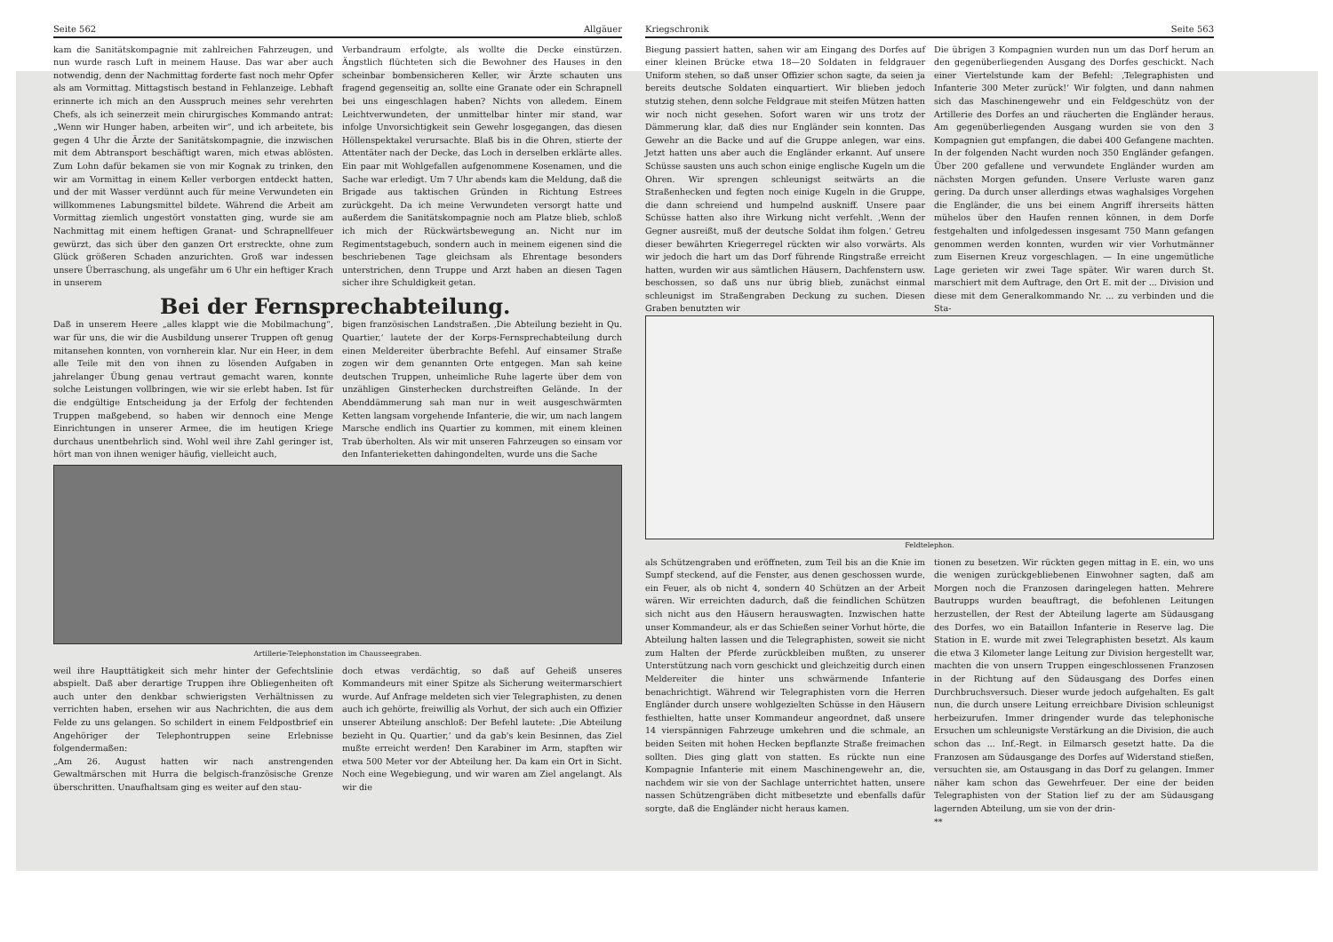Seite 562 Allgäuer
kam die Sanitätskompagnie mit zahlreichen Fahrzeugen, und nun wurde rasch Luft in meinem Hause. Das war aber auch notwendig, denn der Nachmittag forderte fast noch mehr Opfer als am Vormittag. Mittagstisch bestand in Fehlanzeige. Lebhaft erinnerte ich mich an den Ausspruch meines sehr verehrten Chefs, als ich seinerzeit mein chirurgisches Kommando antrat: „Wenn wir Hunger haben, arbeiten wir“, und ich arbeitete, bis gegen 4 Uhr die Ärzte der Sanitätskompagnie, die inzwischen mit dem Abtransport beschäftigt waren, mich etwas ablösten. Zum Lohn dafür bekamen sie von mir Kognak zu trinken, den wir am Vormittag in einem Keller verborgen entdeckt hatten, und der mit Wasser verdünnt auch für meine Verwundeten ein willkommenes Labungsmittel bildete. Während die Arbeit am Vormittag ziemlich ungestört vonstatten ging, wurde sie am Nachmittag mit einem heftigen Granat- und Schrapnellfeuer gewürzt, das sich über den ganzen Ort erstreckte, ohne zum Glück größeren Schaden anzurichten. Groß war indessen unsere Überraschung, als ungefähr um 6 Uhr ein heftiger Krach in unserem
Verbandraum erfolgte, als wollte die Decke einstürzen. Ängstlich flüchteten sich die Bewohner des Hauses in den scheinbar bombensicheren Keller, wir Ärzte schauten uns fragend gegenseitig an, sollte eine Granate oder ein Schrapnell bei uns eingeschlagen haben? Nichts von alledem. Einem Leichtverwundeten, der unmittelbar hinter mir stand, war infolge Unvorsichtigkeit sein Gewehr losgegangen, das diesen Höllenspektakel verursachte. Blaß bis in die Ohren, stierte der Attentäter nach der Decke, das Loch in derselben erklärte alles. Ein paar mit Wohlgefallen aufgenommene Kosenamen, und die Sache war erledigt. Um 7 Uhr abends kam die Meldung, daß die Brigade aus taktischen Gründen in Richtung Estrees zurückgeht. Da ich meine Verwundeten versorgt hatte und außerdem die Sanitätskompagnie noch am Platze blieb, schloß ich mich der Rückwärtsbewegung an. Nicht nur im Regimentstagebuch, sondern auch in meinem eigenen sind die beschriebenen Tage gleichsam als Ehrentage besonders unterstrichen, denn Truppe und Arzt haben an diesen Tagen sicher ihre Schuldigkeit getan.
Bei der Fernsprechabteilung.
Daß in unserem Heere „alles klappt wie die Mobilmachung“, war für uns, die wir die Ausbildung unserer Truppen oft genug mitansehen konnten, von vornherein klar. Nur ein Heer, in dem alle Teile mit den von ihnen zu lösenden Aufgaben in jahrelanger Übung genau vertraut gemacht waren, konnte solche Leistungen vollbringen, wie wir sie erlebt haben. Ist für die endgültige Entscheidung ja der Erfolg der fechtenden Truppen maßgebend, so haben wir dennoch eine Menge Einrichtungen in unserer Armee, die im heutigen Kriege durchaus unentbehrlich sind. Wohl weil ihre Zahl geringer ist, hört man von ihnen weniger häufig, vielleicht auch,
bigen französischen Landstraßen. ‚Die Abteilung bezieht in Qu. Quartier,‘ lautete der der Korps-Fernsprechabteilung durch einen Meldereiter überbrachte Befehl. Auf einsamer Straße zogen wir dem genannten Orte entgegen. Man sah keine deutschen Truppen, unheimliche Ruhe lagerte über dem von unzähligen Ginsterhecken durchstreiften Gelände. In der Abenddämmerung sah man nur in weit ausgeschwärmten Ketten langsam vorgehende Infanterie, die wir, um nach langem Marsche endlich ins Quartier zu kommen, mit einem kleinen Trab überholten. Als wir mit unseren Fahrzeugen so einsam vor den Infanterieketten dahingondelten, wurde uns die Sache
Artillerie-Telephonstation im Chausseegraben.
weil ihre Haupttätigkeit sich mehr hinter der Gefechtslinie abspielt. Daß aber derartige Truppen ihre Obliegenheiten oft auch unter den denkbar schwierigsten Verhältnissen zu verrichten haben, ersehen wir aus Nachrichten, die aus dem Felde zu uns gelangen. So schildert in einem Feldpostbrief ein Angehöriger der Telephontruppen seine Erlebnisse folgendermaßen:
„Am 26. August hatten wir nach anstrengenden Gewaltmärschen mit Hurra die belgisch-französische Grenze überschritten. Unaufhaltsam ging es weiter auf den stau-
doch etwas verdächtig, so daß auf Geheiß unseres Kommandeurs mit einer Spitze als Sicherung weitermarschiert wurde. Auf Anfrage meldeten sich vier Telegraphisten, zu denen auch ich gehörte, freiwillig als Vorhut, der sich auch ein Offizier unserer Abteilung anschloß: Der Befehl lautete: ‚Die Abteilung bezieht in Qu. Quartier,‘ und da gab's kein Besinnen, das Ziel mußte erreicht werden! Den Karabiner im Arm, stapften wir etwa 500 Meter vor der Abteilung her. Da kam ein Ort in Sicht. Noch eine Wegebiegung, und wir waren am Ziel angelangt. Als wir die
Kriegschronik Seite 563
Biegung passiert hatten, sahen wir am Eingang des Dorfes auf einer kleinen Brücke etwa 18—20 Soldaten in feldgrauer Uniform stehen, so daß unser Offizier schon sagte, da seien ja bereits deutsche Soldaten einquartiert. Wir blieben jedoch stutzig stehen, denn solche Feldgraue mit steifen Mützen hatten wir noch nicht gesehen. Sofort waren wir uns trotz der Dämmerung klar, daß dies nur Engländer sein konnten. Das Gewehr an die Backe und auf die Gruppe anlegen, war eins. Jetzt hatten uns aber auch die Engländer erkannt. Auf unsere Schüsse sausten uns auch schon einige englische Kugeln um die Ohren. Wir sprengen schleunigst seitwärts an die Straßenhecken und fegten noch einige Kugeln in die Gruppe, die dann schreiend und humpelnd auskniff. Unsere paar Schüsse hatten also ihre Wirkung nicht verfehlt. ‚Wenn der Gegner ausreißt, muß der deutsche Soldat ihm folgen.‘ Getreu dieser bewährten Kriegerregel rückten wir also vorwärts. Als wir jedoch die hart um das Dorf führende Ringstraße erreicht hatten, wurden wir aus sämtlichen Häusern, Dachfenstern usw. beschossen, so daß uns nur übrig blieb, zunächst einmal schleunigst im Straßengraben Deckung zu suchen. Diesen Graben benutzten wir
Die übrigen 3 Kompagnien wurden nun um das Dorf herum an den gegenüberliegenden Ausgang des Dorfes geschickt. Nach einer Viertelstunde kam der Befehl: ‚Telegraphisten und Infanterie 300 Meter zurück!‘ Wir folgten, und dann nahmen sich das Maschinengewehr und ein Feldgeschütz von der Artillerie des Dorfes an und räucherten die Engländer heraus. Am gegenüberliegenden Ausgang wurden sie von den 3 Kompagnien gut empfangen, die dabei 400 Gefangene machten. In der folgenden Nacht wurden noch 350 Engländer gefangen. Über 200 gefallene und verwundete Engländer wurden am nächsten Morgen gefunden. Unsere Verluste waren ganz gering. Da durch unser allerdings etwas waghalsiges Vorgehen die Engländer, die uns bei einem Angriff ihrerseits hätten mühelos über den Haufen rennen können, in dem Dorfe festgehalten und infolgedessen insgesamt 750 Mann gefangen genommen werden konnten, wurden wir vier Vorhutmänner zum Eisernen Kreuz vorgeschlagen. — In eine ungemütliche Lage gerieten wir zwei Tage später. Wir waren durch St. marschiert mit dem Auftrage, den Ort E. mit der ... Division und diese mit dem Generalkommando Nr. ... zu verbinden und die Sta-
Feldtelephon.
als Schützengraben und eröffneten, zum Teil bis an die Knie im Sumpf steckend, auf die Fenster, aus denen geschossen wurde, ein Feuer, als ob nicht 4, sondern 40 Schützen an der Arbeit wären. Wir erreichten dadurch, daß die feindlichen Schützen sich nicht aus den Häusern herauswagten. Inzwischen hatte unser Kommandeur, als er das Schießen seiner Vorhut hörte, die Abteilung halten lassen und die Telegraphisten, soweit sie nicht zum Halten der Pferde zurückbleiben mußten, zu unserer Unterstützung nach vorn geschickt und gleichzeitig durch einen Meldereiter die hinter uns schwärmende Infanterie benachrichtigt. Während wir Telegraphisten vorn die Herren Engländer durch unsere wohlgezielten Schüsse in den Häusern festhielten, hatte unser Kommandeur angeordnet, daß unsere 14 vierspännigen Fahrzeuge umkehren und die schmale, an beiden Seiten mit hohen Hecken bepflanzte Straße freimachen sollten. Dies ging glatt von statten. Es rückte nun eine Kompagnie Infanterie mit einem Maschinengewehr an, die, nachdem wir sie von der Sachlage unterrichtet hatten, unsere nassen Schützengräben dicht mitbesetzte und ebenfalls dafür sorgte, daß die Engländer nicht heraus kamen.
tionen zu besetzen. Wir rückten gegen mittag in E. ein, wo uns die wenigen zurückgebliebenen Einwohner sagten, daß am Morgen noch die Franzosen daringelegen hatten. Mehrere Bautrupps wurden beauftragt, die befohlenen Leitungen herzustellen, der Rest der Abteilung lagerte am Südausgang des Dorfes, wo ein Bataillon Infanterie in Reserve lag. Die Station in E. wurde mit zwei Telegraphisten besetzt. Als kaum die etwa 3 Kilometer lange Leitung zur Division hergestellt war, machten die von unsern Truppen eingeschlossenen Franzosen in der Richtung auf den Südausgang des Dorfes einen Durchbruchsversuch. Dieser wurde jedoch aufgehalten. Es galt nun, die durch unsere Leitung erreichbare Division schleunigst herbeizurufen. Immer dringender wurde das telephonische Ersuchen um schleunigste Verstärkung an die Division, die auch schon das ... Inf.-Regt. in Eilmarsch gesetzt hatte. Da die Franzosen am Südausgange des Dorfes auf Widerstand stießen, versuchten sie, am Ostausgang in das Dorf zu gelangen. Immer näher kam schon das Gewehrfeuer. Der eine der beiden Telegraphisten von der Station lief zu der am Südausgang lagernden Abteilung, um sie von der drin-
**